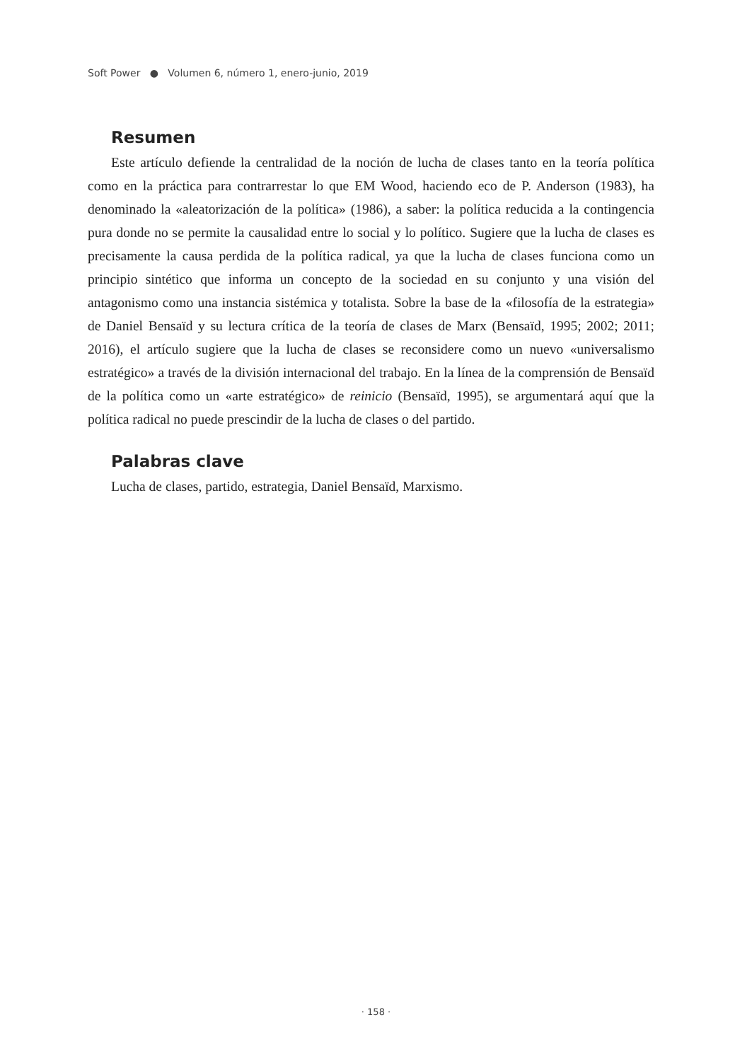Soft Power ● Volumen 6, número 1, enero-junio, 2019
Resumen
Este artículo defiende la centralidad de la noción de lucha de clases tanto en la teoría política como en la práctica para contrarrestar lo que EM Wood, haciendo eco de P. Anderson (1983), ha denominado la «aleatorización de la política» (1986), a saber: la política reducida a la contingencia pura donde no se permite la causalidad entre lo social y lo político. Sugiere que la lucha de clases es precisamente la causa perdida de la política radical, ya que la lucha de clases funciona como un principio sintético que informa un concepto de la sociedad en su conjunto y una visión del antagonismo como una instancia sistémica y totalista. Sobre la base de la «filosofía de la estrategia» de Daniel Bensaïd y su lectura crítica de la teoría de clases de Marx (Bensaïd, 1995; 2002; 2011; 2016), el artículo sugiere que la lucha de clases se reconsidere como un nuevo «universalismo estratégico» a través de la división internacional del trabajo. En la línea de la comprensión de Bensaïd de la política como un «arte estratégico» de reinicio (Bensaïd, 1995), se argumentará aquí que la política radical no puede prescindir de la lucha de clases o del partido.
Palabras clave
Lucha de clases, partido, estrategia, Daniel Bensaïd, Marxismo.
· 158 ·